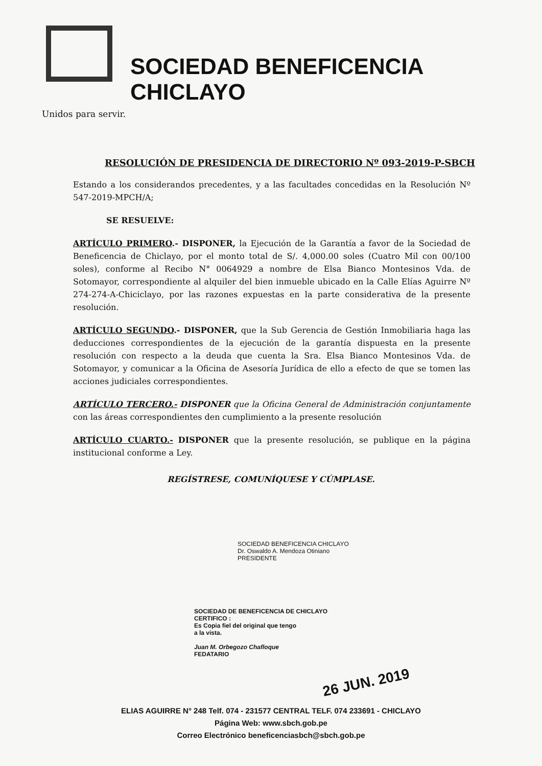SOCIEDAD BENEFICENCIA CHICLAYO
Unidos para servir.
RESOLUCIÓN DE PRESIDENCIA DE DIRECTORIO Nº 093-2019-P-SBCH
Estando a los considerandos precedentes, y a las facultades concedidas en la Resolución Nº 547-2019-MPCH/A;
SE RESUELVE:
ARTÍCULO PRIMERO.- DISPONER, la Ejecución de la Garantía a favor de la Sociedad de Beneficencia de Chiclayo, por el monto total de S/. 4,000.00 soles (Cuatro Mil con 00/100 soles), conforme al Recibo N° 0064929 a nombre de Elsa Bianco Montesinos Vda. de Sotomayor, correspondiente al alquiler del bien inmueble ubicado en la Calle Elías Aguirre Nº 274-274-A-Chiciclayo, por las razones expuestas en la parte considerativa de la presente resolución.
ARTÍCULO SEGUNDO.- DISPONER, que la Sub Gerencia de Gestión Inmobiliaria haga las deducciones correspondientes de la ejecución de la garantía dispuesta en la presente resolución con respecto a la deuda que cuenta la Sra. Elsa Bianco Montesinos Vda. de Sotomayor, y comunicar a la Oficina de Asesoría Jurídica de ello a efecto de que se tomen las acciones judiciales correspondientes.
ARTÍCULO TERCERO.- DISPONER que la Oficina General de Administración conjuntamente con las áreas correspondientes den cumplimiento a la presente resolución
ARTÍCULO CUARTO.- DISPONER que la presente resolución, se publique en la página institucional conforme a Ley.
REGÍSTRESE, COMUNÍQUESE Y CÚMPLASE.
SOCIEDAD BENEFICENCIA CHICLAYO
Dr. Oswaldo A. Mendoza Otiniano
PRESIDENTE
SOCIEDAD DE BENEFICENCIA DE CHICLAYO
CERTIFICO :
Es Copia fiel del original que tengo
a la vista.
Juan M. Orbegozo Chafloque
FEDATARIO
26 JUN. 2019
ELIAS AGUIRRE N° 248 Telf. 074 - 231577 CENTRAL TELF. 074 233691 - CHICLAYO
Página Web: www.sbch.gob.pe
Correo Electrónico beneficenciasbch@sbch.gob.pe